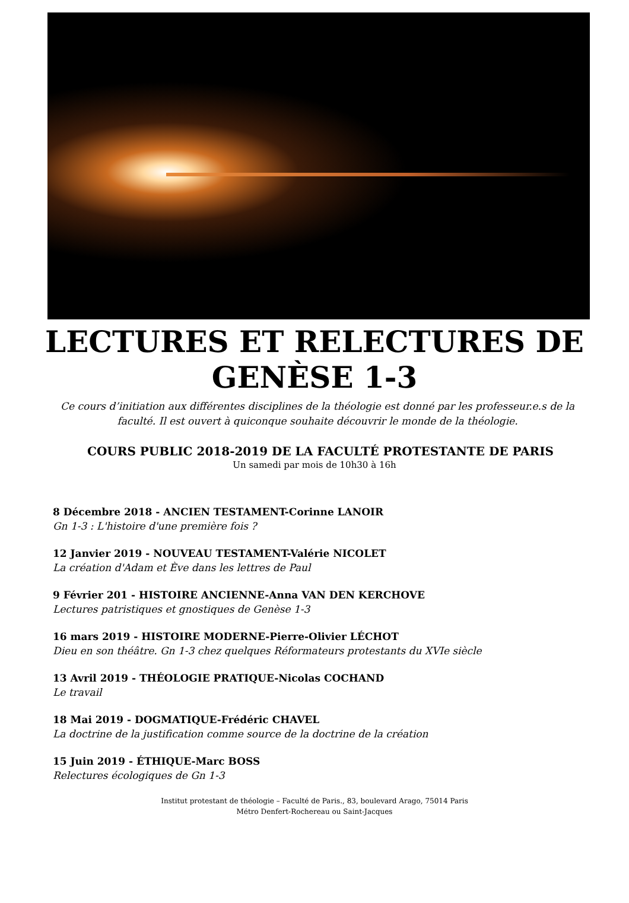LECTURES ET RELECTURES DE GENÈSE 1-3
Ce cours d’initiation aux différentes disciplines de la théologie est donné par les professeur.e.s de la faculté. Il est ouvert à quiconque souhaite découvrir le monde de la théologie.
COURS PUBLIC 2018-2019 DE LA FACULTÉ PROTESTANTE DE PARIS
Un samedi par mois de 10h30 à 16h
8 Décembre 2018 - ANCIEN TESTAMENT-Corinne LANOIR
Gn 1-3 : L'histoire d'une première fois ?
12 Janvier 2019 - NOUVEAU TESTAMENT-Valérie NICOLET
La création d'Adam et Ève dans les lettres de Paul
9 Février 201 - HISTOIRE ANCIENNE-Anna VAN DEN KERCHOVE
Lectures patristiques et gnostiques de Genèse 1-3
16 mars 2019 - HISTOIRE MODERNE-Pierre-Olivier LÉCHOT
Dieu en son théâtre. Gn 1-3 chez quelques Réformateurs protestants du XVIe siècle
13 Avril 2019 - THÉOLOGIE PRATIQUE-Nicolas COCHAND
Le travail
18 Mai 2019 - DOGMATIQUE-Frédéric CHAVEL
La doctrine de la justification comme source de la doctrine de la création
15 Juin 2019 - ÉTHIQUE-Marc BOSS
Relectures écologiques de Gn 1-3
Institut protestant de théologie – Faculté de Paris., 83, boulevard Arago, 75014 Paris
Métro Denfert-Rochereau ou Saint-Jacques